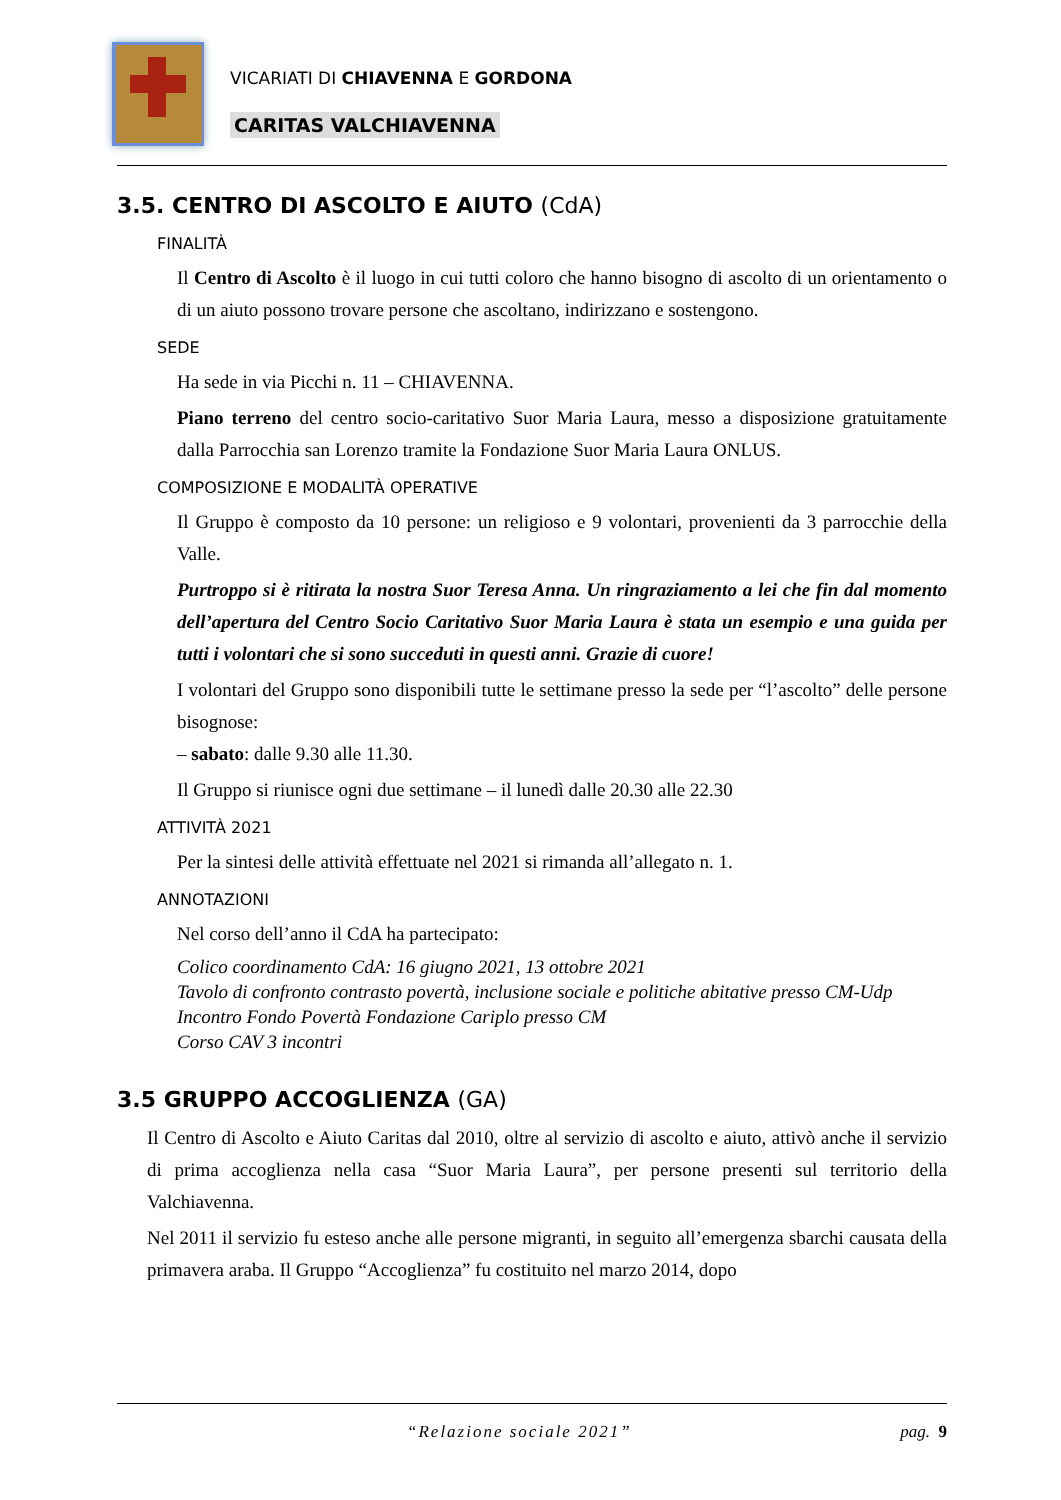VICARIATI DI CHIAVENNA E GORDONA
CARITAS VALCHIAVENNA
3.5. CENTRO DI ASCOLTO E AIUTO (CdA)
FINALITÀ
Il Centro di Ascolto è il luogo in cui tutti coloro che hanno bisogno di ascolto di un orientamento o di un aiuto possono trovare persone che ascoltano, indirizzano e sostengono.
SEDE
Ha sede in via Picchi n. 11 – CHIAVENNA.
Piano terreno del centro socio-caritativo Suor Maria Laura, messo a disposizione gratuitamente dalla Parrocchia san Lorenzo tramite la Fondazione Suor Maria Laura ONLUS.
COMPOSIZIONE E MODALITÀ OPERATIVE
Il Gruppo è composto da 10 persone: un religioso e 9 volontari, provenienti da 3 parrocchie della Valle.
Purtroppo si è ritirata la nostra Suor Teresa Anna. Un ringraziamento a lei che fin dal momento dell’apertura del Centro Socio Caritativo Suor Maria Laura è stata un esempio e una guida per tutti i volontari che si sono succeduti in questi anni. Grazie di cuore!
I volontari del Gruppo sono disponibili tutte le settimane presso la sede per “l’ascolto” delle persone bisognose:
– sabato: dalle 9.30 alle 11.30.
Il Gruppo si riunisce ogni due settimane – il lunedì dalle 20.30 alle 22.30
ATTIVITÀ 2021
Per la sintesi delle attività effettuate nel 2021 si rimanda all’allegato n. 1.
ANNOTAZIONI
Nel corso dell’anno il CdA ha partecipato:
Colico coordinamento CdA: 16 giugno 2021, 13 ottobre 2021
Tavolo di confronto contrasto povertà, inclusione sociale e politiche abitative presso CM-Udp
Incontro Fondo Povertà Fondazione Cariplo presso CM
Corso CAV 3 incontri
3.5 GRUPPO ACCOGLIENZA (GA)
Il Centro di Ascolto e Aiuto Caritas dal 2010, oltre al servizio di ascolto e aiuto, attivò anche il servizio di prima accoglienza nella casa “Suor Maria Laura”, per persone presenti sul territorio della Valchiavenna.
Nel 2011 il servizio fu esteso anche alle persone migranti, in seguito all’emergenza sbarchi causata della primavera araba. Il Gruppo “Accoglienza” fu costituito nel marzo 2014, dopo
“Relazione sociale 2021” pag. 9